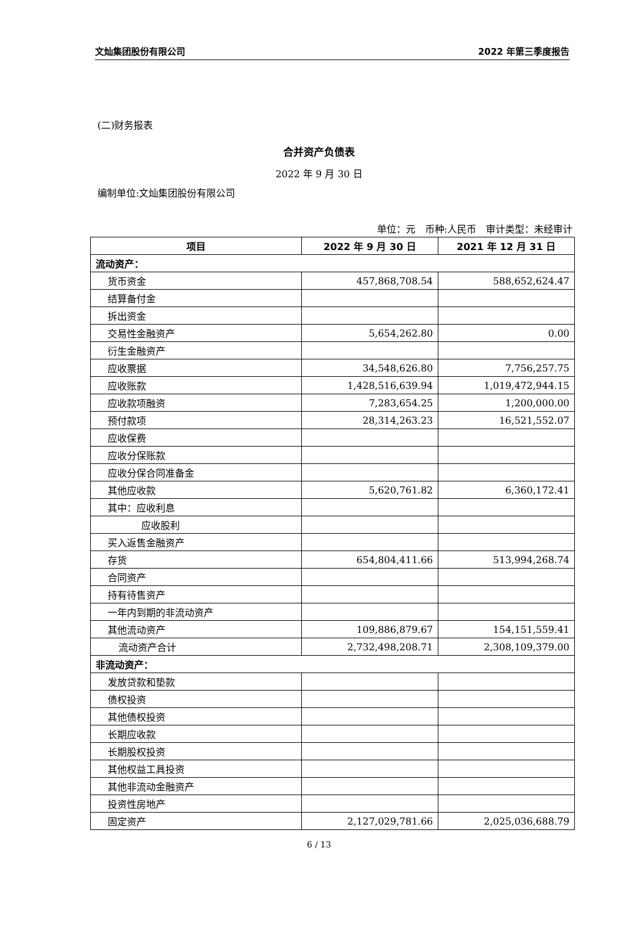文灿集团股份有限公司 2022 年第三季度报告
(二)财务报表
合并资产负债表
2022 年 9 月 30 日
编制单位:文灿集团股份有限公司
单位：元　币种:人民币　审计类型：未经审计
| 项目 | 2022 年 9 月 30 日 | 2021 年 12 月 31 日 |
| --- | --- | --- |
| 流动资产： | | |
| 货币资金 | 457,868,708.54 | 588,652,624.47 |
| 结算备付金 | | |
| 拆出资金 | | |
| 交易性金融资产 | 5,654,262.80 | 0.00 |
| 衍生金融资产 | | |
| 应收票据 | 34,548,626.80 | 7,756,257.75 |
| 应收账款 | 1,428,516,639.94 | 1,019,472,944.15 |
| 应收款项融资 | 7,283,654.25 | 1,200,000.00 |
| 预付款项 | 28,314,263.23 | 16,521,552.07 |
| 应收保费 | | |
| 应收分保账款 | | |
| 应收分保合同准备金 | | |
| 其他应收款 | 5,620,761.82 | 6,360,172.41 |
| 其中：应收利息 | | |
| 应收股利 | | |
| 买入返售金融资产 | | |
| 存货 | 654,804,411.66 | 513,994,268.74 |
| 合同资产 | | |
| 持有待售资产 | | |
| 一年内到期的非流动资产 | | |
| 其他流动资产 | 109,886,879.67 | 154,151,559.41 |
| 流动资产合计 | 2,732,498,208.71 | 2,308,109,379.00 |
| 非流动资产： | | |
| 发放贷款和垫款 | | |
| 债权投资 | | |
| 其他债权投资 | | |
| 长期应收款 | | |
| 长期股权投资 | | |
| 其他权益工具投资 | | |
| 其他非流动金融资产 | | |
| 投资性房地产 | | |
| 固定资产 | 2,127,029,781.66 | 2,025,036,688.79 |
6 / 13